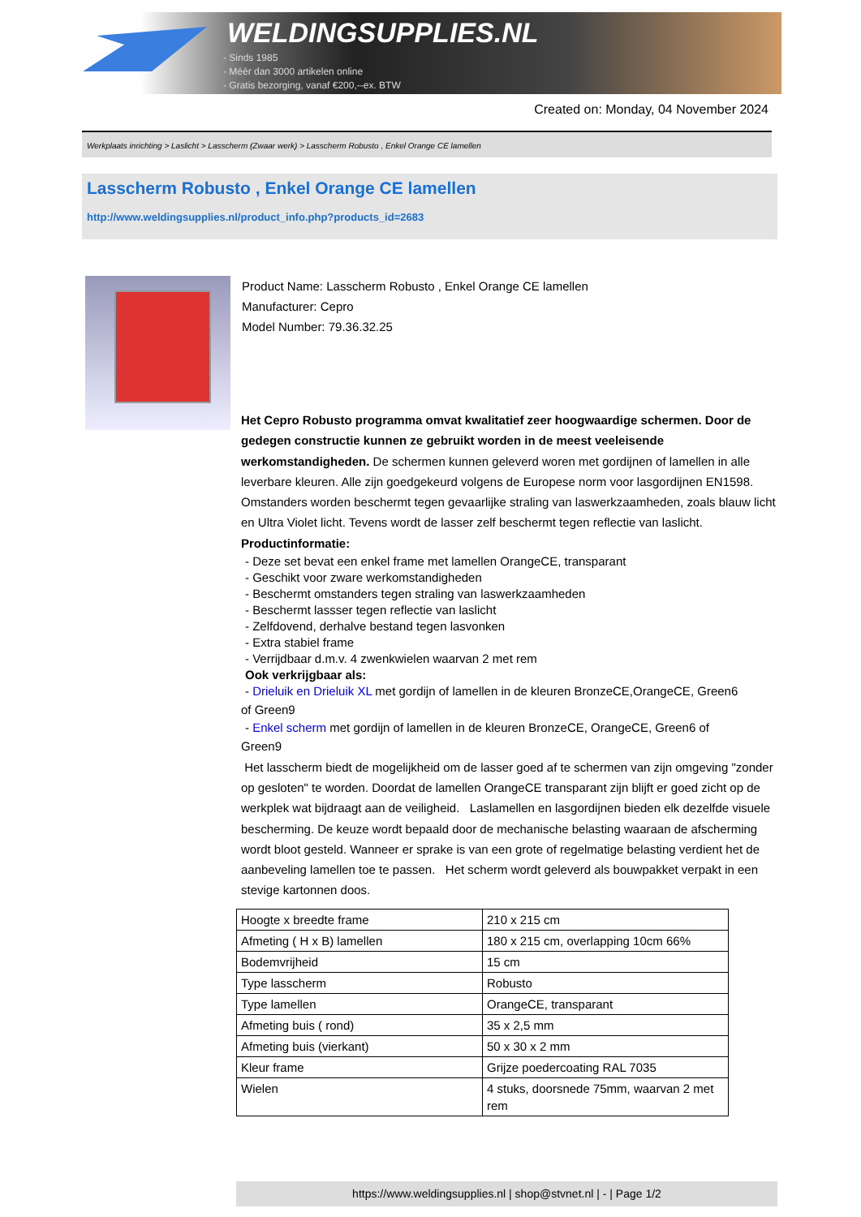WELDINGSUPPLIES.NL
- Sinds 1985
- Méér dan 3000 artikelen online
- Gratis bezorging, vanaf €200,--ex. BTW
Created on: Monday, 04 November 2024
Werkplaats inrichting > Laslicht > Lasscherm (Zwaar werk) > Lasscherm Robusto , Enkel Orange CE lamellen
Lasscherm Robusto , Enkel Orange CE lamellen
http://www.weldingsupplies.nl/product_info.php?products_id=2683
Product Name: Lasscherm Robusto , Enkel Orange CE lamellen
Manufacturer: Cepro
Model Number: 79.36.32.25
Het Cepro Robusto programma omvat kwalitatief zeer hoogwaardige schermen. Door de gedegen constructie kunnen ze gebruikt worden in de meest veeleisende werkomstandigheden. De schermen kunnen geleverd woren met gordijnen of lamellen in alle leverbare kleuren. Alle zijn goedgekeurd volgens de Europese norm voor lasgordijnen EN1598. Omstanders worden beschermt tegen gevaarlijke straling van laswerkzaamheden, zoals blauw licht en Ultra Violet licht. Tevens wordt de lasser zelf beschermt tegen reflectie van laslicht. Productinformatie:
- Deze set bevat een enkel frame met lamellen OrangeCE, transparant
- Geschikt voor zware werkomstandigheden
- Beschermt omstanders tegen straling van laswerkzaamheden
- Beschermt lassser tegen reflectie van laslicht
- Zelfdovend, derhalve bestand tegen lasvonken
- Extra stabiel frame
- Verrijdbaar d.m.v. 4 zwenkwielen waarvan 2 met rem
Ook verkrijgbaar als:
- Drieluik en Drieluik XL met gordijn of lamellen in de kleuren BronzeCE,OrangeCE, Green6
of Green9
- Enkel scherm met gordijn of lamellen in de kleuren BronzeCE, OrangeCE, Green6 of
Green9
Het lasscherm biedt de mogelijkheid om de lasser goed af te schermen van zijn omgeving "zonder op gesloten" te worden. Doordat de lamellen OrangeCE transparant zijn blijft er goed zicht op de werkplek wat bijdraagt aan de veiligheid. Laslamellen en lasgordijnen bieden elk dezelfde visuele bescherming. De keuze wordt bepaald door de mechanische belasting waaraan de afscherming wordt bloot gesteld. Wanneer er sprake is van een grote of regelmatige belasting verdient het de aanbeveling lamellen toe te passen. Het scherm wordt geleverd als bouwpakket verpakt in een stevige kartonnen doos.
| Hoogte x breedte frame | 210 x 215 cm |
| Afmeting ( H x B) lamellen | 180 x 215 cm, overlapping 10cm 66% |
| Bodemvrijheid | 15 cm |
| Type lasscherm | Robusto |
| Type lamellen | OrangeCE, transparant |
| Afmeting buis ( rond) | 35 x 2,5 mm |
| Afmeting buis (vierkant) | 50 x 30 x 2 mm |
| Kleur frame | Grijze poedercoating RAL 7035 |
| Wielen | 4 stuks, doorsnede 75mm, waarvan 2 met rem |
https://www.weldingsupplies.nl | shop@stvnet.nl | - | Page 1/2